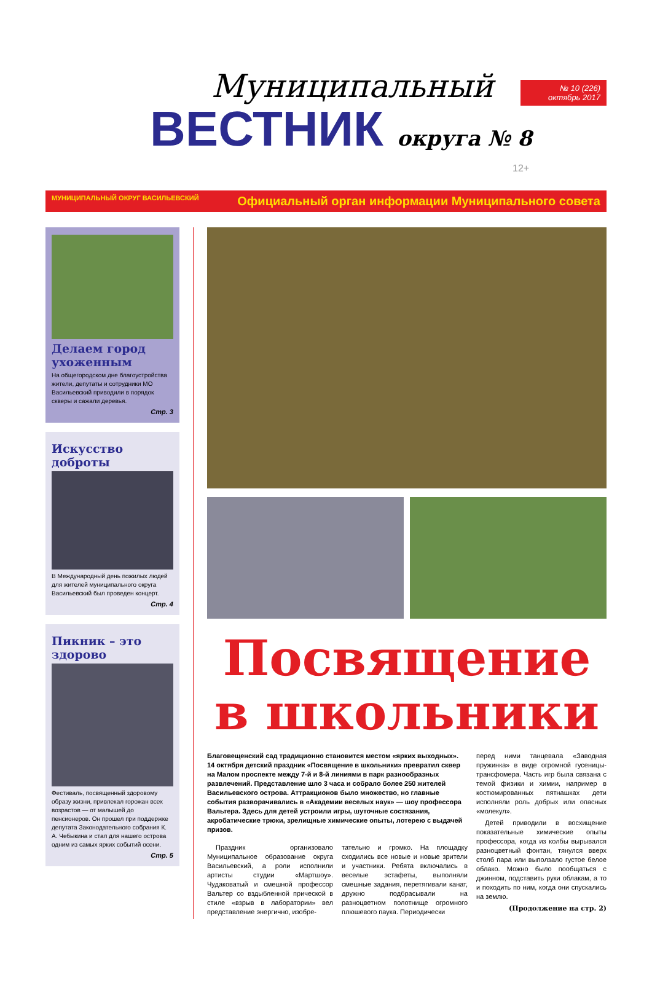№ 10 (226)
октябрь 2017
Муниципальный
ВЕСТНИК округа № 8
12+
МУНИЦИПАЛЬНЫЙ ОКРУГ ВАСИЛЬЕВСКИЙ Официальный орган информации Муниципального совета
Делаем город ухоженным
На общегородском дне благоустройства жители, депутаты и сотрудники МО Васильевский приводили в порядок скверы и сажали деревья.
Стр. 3
Искусство доброты
В Международный день пожилых людей для жителей муниципального округа Васильевский был проведен концерт.
Стр. 4
Пикник – это здорово
Фестиваль, посвященный здоровому образу жизни, привлекал горожан всех возрастов — от малышей до пенсионеров. Он прошел при поддержке депутата Законодательного собрания К. А. Чебыкина и стал для нашего острова одним из самых ярких событий осени.
Стр. 5
Посвящение
в школьники
Благовещенский сад традиционно становится местом «ярких выходных». 14 октября детский праздник «Посвящение в школьники» превратил сквер на Малом проспекте между 7-й и 8-й линиями в парк разнообразных развлечений. Представление шло 3 часа и собрало более 250 жителей Васильевского острова. Аттракционов было множество, но главные события разворачивались в «Академии веселых наук» — шоу профессора Вальтера. Здесь для детей устроили игры, шуточные состязания, акробатические трюки, зрелищные химические опыты, лотерею с выдачей призов.
Праздник организовало Муниципальное образование округа Васильевский, а роли исполнили артисты студии «Мартшоу». Чудаковатый и смешной профессор Вальтер со вздыбленной прической в стиле «взрыв в лаборатории» вел представление энергично, изобре-
тательно и громко. На площадку сходились все новые и новые зрители и участники. Ребята включались в веселые эстафеты, выполняли смешные задания, перетягивали канат, дружно подбрасывали на разноцветном полотнище огромного плюшевого паука. Периодически
перед ними танцевала «Заводная пружинка» в виде огромной гусеницы-трансфомера. Часть игр была связана с темой физики и химии, например в костюмированных пятнашках дети исполняли роль добрых или опасных «молекул».
Детей приводили в восхищение показательные химические опыты профессора, когда из колбы вырывался разноцветный фонтан, тянулся вверх столб пара или выползало густое белое облако. Можно было пообщаться с джинном, подставить руки облакам, а то и походить по ним, когда они спускались на землю.
(Продолжение на стр. 2)